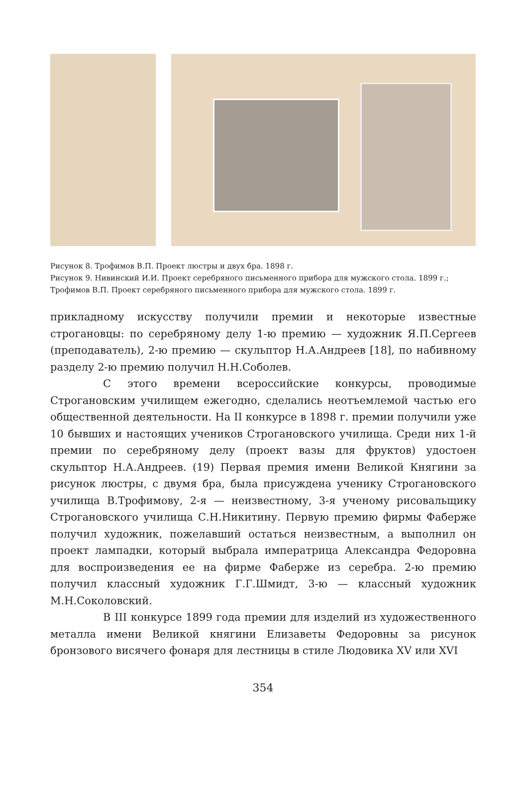Рисунок 8. Трофимов В.П. Проект люстры и двух бра. 1898 г.
Рисунок 9. Нивинский И.И. Проект серебряного письменного прибора для мужского стола. 1899 г.; Трофимов В.П. Проект серебряного письменного прибора для мужского стола. 1899 г.
прикладному искусству получили премии и некоторые известные строгановцы: по серебряному делу 1-ю премию — художник Я.П.Сергеев (преподаватель), 2-ю премию — скульптор Н.А.Андреев [18], по набивному разделу 2-ю премию получил Н.Н.Соболев.
С этого времени всероссийские конкурсы, проводимые Строгановским училищем ежегодно, сделались неотъемлемой частью его общественной деятельности. На II конкурсе в 1898 г. премии получили уже 10 бывших и настоящих учеников Строгановского училища. Среди них 1-й премии по серебряному делу (проект вазы для фруктов) удостоен скульптор Н.А.Андреев. (19) Первая премия имени Великой Княгини за рисунок люстры, с двумя бра, была присуждена ученику Строгановского училища В.Трофимову, 2-я — неизвестному, 3-я ученому рисовальщику Строгановского училища С.Н.Никитину. Первую премию фирмы Фаберже получил художник, пожелавший остаться неизвестным, а выполнил он проект лампадки, который выбрала императрица Александра Федоровна для воспроизведения ее на фирме Фаберже из серебра. 2-ю премию получил классный художник Г.Г.Шмидт, 3-ю — классный художник М.Н.Соколовский.
В III конкурсе 1899 года премии для изделий из художественного металла имени Великой княгини Елизаветы Федоровны за рисунок бронзового висячего фонаря для лестницы в стиле Людовика XV или XVI
354